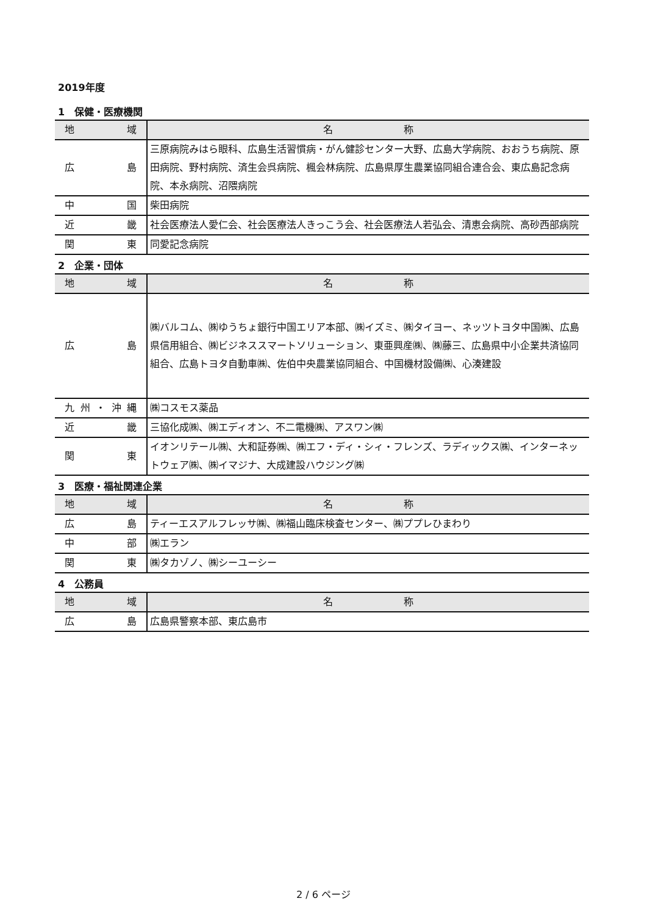2019年度
1　保健・医療機関
| 地 域 | 名 称 |
| --- | --- |
| 広 島 | 三原病院みはら眼科、広島生活習慣病・がん健診センター大野、広島大学病院、おおうち病院、原田病院、野村病院、済生会呉病院、楓会林病院、広島県厚生農業協同組合連合会、東広島記念病院、本永病院、沼隈病院 |
| 中 国 | 柴田病院 |
| 近 畿 | 社会医療法人愛仁会、社会医療法人きっこう会、社会医療法人若弘会、清恵会病院、高砂西部病院 |
| 関 東 | 同愛記念病院 |
2　企業・団体
| 地 域 | 名 称 |
| --- | --- |
| 広 島 | ㈱バルコム、㈱ゆうちょ銀行中国エリア本部、㈱イズミ、㈱タイヨー、ネッツトヨタ中国㈱、広島県信用組合、㈱ビジネススマートソリューション、東亜興産㈱、㈱藤三、広島県中小企業共済協同組合、広島トヨタ自動車㈱、佐伯中央農業協同組合、中国機材設備㈱、心湊建設 |
| 九州・沖縄 | ㈱コスモス薬品 |
| 近 畿 | 三協化成㈱、㈱エディオン、不二電機㈱、アスワン㈱ |
| 関 東 | イオンリテール㈱、大和証券㈱、㈱エフ・ディ・シィ・フレンズ、ラディックス㈱、インターネットウェア㈱、㈱イマジナ、大成建設ハウジング㈱ |
3　医療・福祉関連企業
| 地 域 | 名 称 |
| --- | --- |
| 広 島 | ティーエスアルフレッサ㈱、㈱福山臨床検査センター、㈱ププレひまわり |
| 中 部 | ㈱エラン |
| 関 東 | ㈱タカゾノ、㈱シーユーシー |
4　公務員
| 地 域 | 名 称 |
| --- | --- |
| 広 島 | 広島県警察本部、東広島市 |
2 / 6 ページ